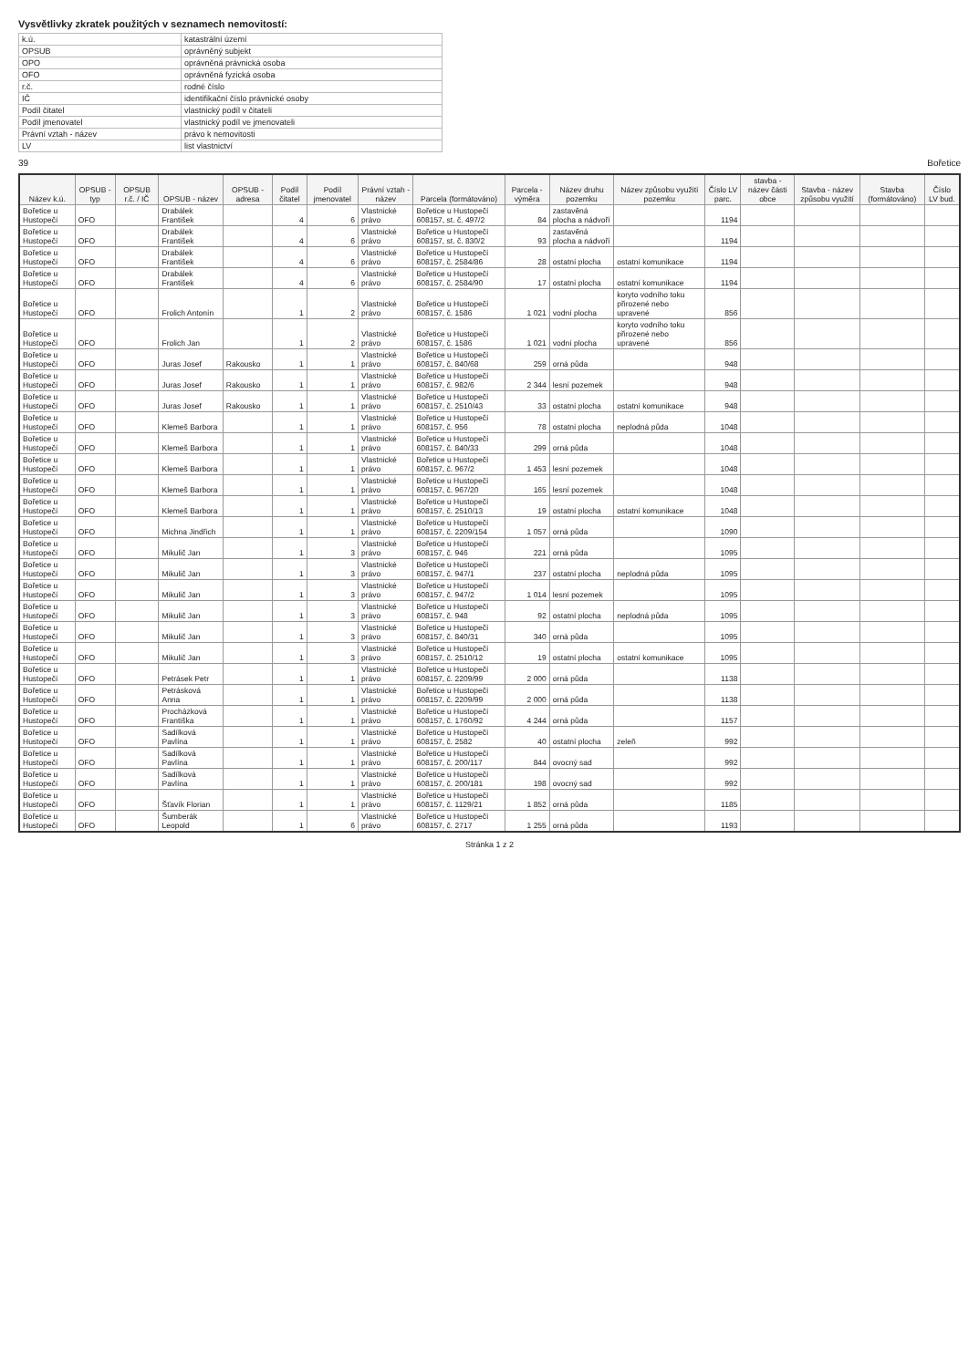Vysvětlivky zkratek použitých v seznamech nemovitostí:
| k.ú. | katastrální území |
| OPSUB | oprávněný subjekt |
| OPO | oprávněná právnická osoba |
| OFO | oprávněná fyzická osoba |
| r.č. | rodné číslo |
| IČ | identifikační číslo právnické osoby |
| Podíl čitatel | vlastnický podíl v čitateli |
| Podíl jmenovatel | vlastnický podíl ve jmenovateli |
| Právní vztah - název | právo k nemovitosti |
| LV | list vlastnictví |
39 Bořetice
| Název k.ú. | OPSUB - typ | OPSUB r.č. / IČ | OPSUB - název | OPSUB - adresa | Podíl čitatel | Podíl jmenovatel | Právní vztah - název | Parcela (formátováno) | Parcela - výměra | Název druhu pozemku | Název způsobu využití pozemku | Číslo LV parc. | stavba - název části obce | Stavba - název způsobu využití | Stavba (formátováno) | Číslo LV bud. |
| --- | --- | --- | --- | --- | --- | --- | --- | --- | --- | --- | --- | --- | --- | --- | --- | --- |
| Bořetice u Hustopečí | OFO | | Drabálek František | | 4 | 6 | Vlastnické právo | Bořetice u Hustopečí 608157, st. č. 497/2 | 84 | zastavěná plocha a nádvoří | | 1194 | | | | |
| Bořetice u Hustopečí | OFO | | Drabálek František | | 4 | 6 | Vlastnické právo | Bořetice u Hustopečí 608157, st. č. 830/2 | 93 | zastavěná plocha a nádvoří | | 1194 | | | | |
| Bořetice u Hustopečí | OFO | | Drabálek František | | 4 | 6 | Vlastnické právo | Bořetice u Hustopečí 608157, č. 2584/86 | 28 | ostatní plocha | ostatní komunikace | 1194 | | | | |
| Bořetice u Hustopečí | OFO | | Drabálek František | | 4 | 6 | Vlastnické právo | Bořetice u Hustopečí 608157, č. 2584/90 | 17 | ostatní plocha | ostatní komunikace | 1194 | | | | |
| Bořetice u Hustopečí | OFO | | Frolich Antonín | | 1 | 2 | Vlastnické právo | Bořetice u Hustopečí 608157, č. 1586 | 1 021 | vodní plocha | koryto vodního toku přirozené nebo upravené | 856 | | | | |
| Bořetice u Hustopečí | OFO | | Frolich Jan | | 1 | 2 | Vlastnické právo | Bořetice u Hustopečí 608157, č. 1586 | 1 021 | vodní plocha | koryto vodního toku přirozené nebo upravené | 856 | | | | |
| Bořetice u Hustopečí | OFO | | Juras Josef | Rakousko | 1 | 1 | Vlastnické právo | Bořetice u Hustopečí 608157, č. 840/68 | 259 | orná půda | | 948 | | | | |
| Bořetice u Hustopečí | OFO | | Juras Josef | Rakousko | 1 | 1 | Vlastnické právo | Bořetice u Hustopečí 608157, č. 982/6 | 2 344 | lesní pozemek | | 948 | | | | |
| Bořetice u Hustopečí | OFO | | Juras Josef | Rakousko | 1 | 1 | Vlastnické právo | Bořetice u Hustopečí 608157, č. 2510/43 | 33 | ostatní plocha | ostatní komunikace | 948 | | | | |
| Bořetice u Hustopečí | OFO | | Klemeš Barbora | | 1 | 1 | Vlastnické právo | Bořetice u Hustopečí 608157, č. 956 | 78 | ostatní plocha | neplodná půda | 1048 | | | | |
| Bořetice u Hustopečí | OFO | | Klemeš Barbora | | 1 | 1 | Vlastnické právo | Bořetice u Hustopečí 608157, č. 840/33 | 299 | orná půda | | 1048 | | | | |
| Bořetice u Hustopečí | OFO | | Klemeš Barbora | | 1 | 1 | Vlastnické právo | Bořetice u Hustopečí 608157, č. 967/2 | 1 453 | lesní pozemek | | 1048 | | | | |
| Bořetice u Hustopečí | OFO | | Klemeš Barbora | | 1 | 1 | Vlastnické právo | Bořetice u Hustopečí 608157, č. 967/20 | 165 | lesní pozemek | | 1048 | | | | |
| Bořetice u Hustopečí | OFO | | Klemeš Barbora | | 1 | 1 | Vlastnické právo | Bořetice u Hustopečí 608157, č. 2510/13 | 19 | ostatní plocha | ostatní komunikace | 1048 | | | | |
| Bořetice u Hustopečí | OFO | | Michna Jindřich | | 1 | 1 | Vlastnické právo | Bořetice u Hustopečí 608157, č. 2209/154 | 1 057 | orná půda | | 1090 | | | | |
| Bořetice u Hustopečí | OFO | | Mikulič Jan | | 1 | 3 | Vlastnické právo | Bořetice u Hustopečí 608157, č. 946 | 221 | orná půda | | 1095 | | | | |
| Bořetice u Hustopečí | OFO | | Mikulič Jan | | 1 | 3 | Vlastnické právo | Bořetice u Hustopečí 608157, č. 947/1 | 237 | ostatní plocha | neplodná půda | 1095 | | | | |
| Bořetice u Hustopečí | OFO | | Mikulič Jan | | 1 | 3 | Vlastnické právo | Bořetice u Hustopečí 608157, č. 947/2 | 1 014 | lesní pozemek | | 1095 | | | | |
| Bořetice u Hustopečí | OFO | | Mikulič Jan | | 1 | 3 | Vlastnické právo | Bořetice u Hustopečí 608157, č. 948 | 92 | ostatní plocha | neplodná půda | 1095 | | | | |
| Bořetice u Hustopečí | OFO | | Mikulič Jan | | 1 | 3 | Vlastnické právo | Bořetice u Hustopečí 608157, č. 840/31 | 340 | orná půda | | 1095 | | | | |
| Bořetice u Hustopečí | OFO | | Mikulič Jan | | 1 | 3 | Vlastnické právo | Bořetice u Hustopečí 608157, č. 2510/12 | 19 | ostatní plocha | ostatní komunikace | 1095 | | | | |
| Bořetice u Hustopečí | OFO | | Petrásek Petr | | 1 | 1 | Vlastnické právo | Bořetice u Hustopečí 608157, č. 2209/99 | 2 000 | orná půda | | 1138 | | | | |
| Bořetice u Hustopečí | OFO | | Petrásková Anna | | 1 | 1 | Vlastnické právo | Bořetice u Hustopečí 608157, č. 2209/99 | 2 000 | orná půda | | 1138 | | | | |
| Bořetice u Hustopečí | OFO | | Procházková Františka | | 1 | 1 | Vlastnické právo | Bořetice u Hustopečí 608157, č. 1760/92 | 4 244 | orná půda | | 1157 | | | | |
| Bořetice u Hustopečí | OFO | | Sadílková Pavlína | | 1 | 1 | Vlastnické právo | Bořetice u Hustopečí 608157, č. 2582 | 40 | ostatní plocha | zeleň | 992 | | | | |
| Bořetice u Hustopečí | OFO | | Sadílková Pavlína | | 1 | 1 | Vlastnické právo | Bořetice u Hustopečí 608157, č. 200/117 | 844 | ovocný sad | | 992 | | | | |
| Bořetice u Hustopečí | OFO | | Sadílková Pavlína | | 1 | 1 | Vlastnické právo | Bořetice u Hustopečí 608157, č. 200/181 | 198 | ovocný sad | | 992 | | | | |
| Bořetice u Hustopečí | OFO | | Šťavík Florian | | 1 | 1 | Vlastnické právo | Bořetice u Hustopečí 608157, č. 1129/21 | 1 852 | orná půda | | 1185 | | | | |
| Bořetice u Hustopečí | OFO | | Šumberák Leopold | | 1 | 6 | Vlastnické právo | Bořetice u Hustopečí 608157, č. 2717 | 1 255 | orná půda | | 1193 | | | | |
Stránka 1 z 2